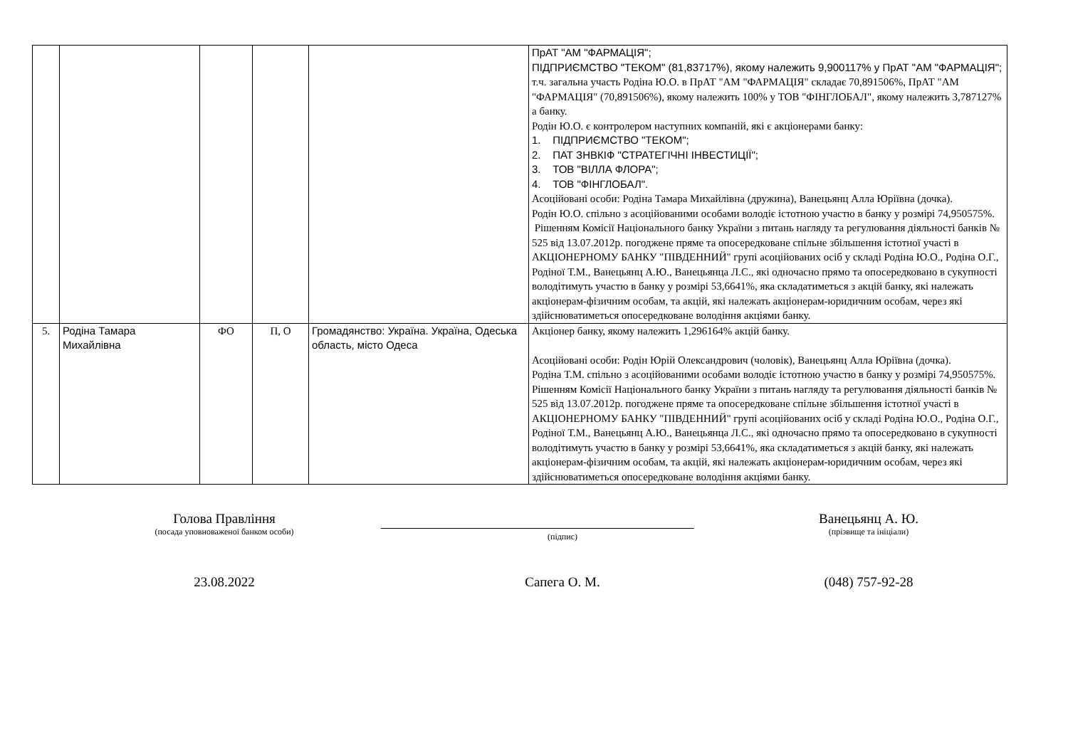| | | | | | ПрАТ "АМ "ФАРМАЦІЯ"; ПІДПРИЄМСТВО "ТЕКОМ" (81,83717%), якому належить 9,900117% у ПрАТ "АМ "ФАРМАЦІЯ"; т.ч. загальна участь Родіна Ю.О. в ПрАТ "АМ "ФАРМАЦІЯ" складає 70,891506%, ПрАТ "АМ "ФАРМАЦІЯ" (70,891506%), якому належить 100% у ТОВ "ФІНГЛОБАЛ", якому належить 3,787127% а банку. Родін Ю.О. є контролером наступних компаній, які є акціонерами банку: 1. ПІДПРИЄМСТВО "ТЕКОМ"; 2. ПАТ ЗНВКІФ "СТРАТЕГІЧНІ ІНВЕСТИЦІЇ"; 3. ТОВ "ВІЛЛА ФЛОРА"; 4. ТОВ "ФІНГЛОБАЛ". Асоційовані особи: Родіна Тамара Михайлівна (дружина), Ванецьянц Алла Юріївна (дочка). Родін Ю.О. спільно з асоційованими особами володіє істотною участю в банку у розмірі 74,950575%. Рішенням Комісії Національного банку України з питань нагляду та регулювання діяльності банків № 525 від 13.07.2012р. погоджене пряме та опосередковане спільне збільшення істотної участі в АКЦІОНЕРНОМУ БАНКУ "ПІВДЕННИЙ" групі асоційованих осіб у складі Родіна Ю.О., Родіна О.Г., Родіної Т.М., Ванецьянц А.Ю., Ванецьянца Л.С., які одночасно прямо та опосередковано в сукупності володітимуть участю в банку у розмірі 53,6641%, яка складатиметься з акцій банку, які належать акціонерам-фізичним особам, та акцій, які належать акціонерам-юридичним особам, через які здійснюватиметься опосередковане володіння акціями банку. |
| 5. | Родіна Тамара Михайлівна | ФО | П, О | Громадянство: Україна. Україна, Одеська область, місто Одеса | Акціонер банку, якому належить 1,296164% акцій банку. Асоційовані особи: Родін Юрій Олександрович (чоловік), Ванецьянц Алла Юріївна (дочка). Родіна Т.М. спільно з асоційованими особами володіє істотною участю в банку у розмірі 74,950575%. Рішенням Комісії Національного банку України з питань нагляду та регулювання діяльності банків № 525 від 13.07.2012р. погоджене пряме та опосередковане спільне збільшення істотної участі в АКЦІОНЕРНОМУ БАНКУ "ПІВДЕННИЙ" групі асоційованих осіб у складі Родіна Ю.О., Родіна О.Г., Родіної Т.М., Ванецьянц А.Ю., Ванецьянца Л.С., які одночасно прямо та опосередковано в сукупності володітимуть участю в банку у розмірі 53,6641%, яка складатиметься з акцій банку, які належать акціонерам-фізичним особам, та акцій, які належать акціонерам-юридичним особам, через які здійснюватиметься опосередковане володіння акціями банку. |
Голова Правління
(посада уповноваженої банком особи)
(підпис)
Ванецьянц А. Ю.
(прізвище та ініціали)
23.08.2022 Сапега О. М. (048) 757-92-28